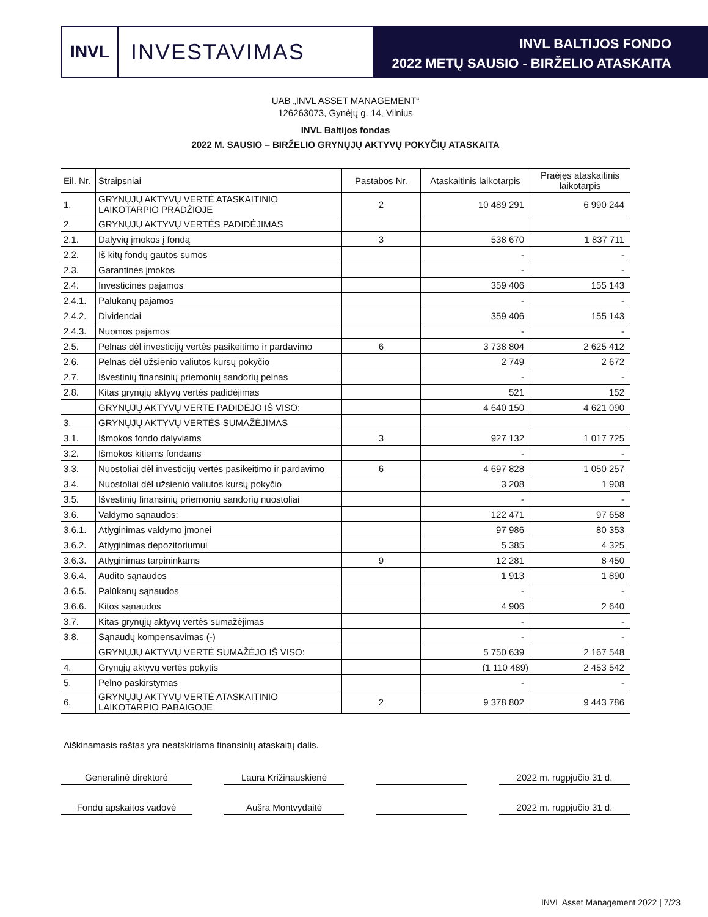INVL
INVESTAVIMAS
INVL BALTIJOS FONDO
2022 METŲ SAUSIO - BIRŽELIO ATASKAITA
UAB „INVL ASSET MANAGEMENT“
126263073, Gynėjų g. 14, Vilnius
INVL Baltijos fondas
2022 M. SAUSIO – BIRŽELIO GRYNŲJŲ AKTYVŲ POKYČIŲ ATASKAITA
| Eil. Nr. | Straipsniai | Pastabos Nr. | Ataskaitinis laikotarpis | Praėjęs ataskaitinis laikotarpis |
| --- | --- | --- | --- | --- |
| 1. | GRYNŲJŲ AKTYVŲ VERTĖ ATASKAITINIO LAIKOTARPIO PRADŽIOJE | 2 | 10 489 291 | 6 990 244 |
| 2. | GRYNŲJŲ AKTYVŲ VERTĖS PADIDĖJIMAS | | | |
| 2.1. | Dalyvių įmokos į fondą | 3 | 538 670 | 1 837 711 |
| 2.2. | Iš kitų fondų gautos sumos | | - | - |
| 2.3. | Garantinės įmokos | | - | - |
| 2.4. | Investicinės pajamos | | 359 406 | 155 143 |
| 2.4.1. | Palūkanų pajamos | | - | - |
| 2.4.2. | Dividendai | | 359 406 | 155 143 |
| 2.4.3. | Nuomos pajamos | | - | - |
| 2.5. | Pelnas dėl investicijų vertės pasikeitimo ir pardavimo | 6 | 3 738 804 | 2 625 412 |
| 2.6. | Pelnas dėl užsienio valiutos kursų pokyčio | | 2 749 | 2 672 |
| 2.7. | Išvestinių finansinių priemonių sandorių pelnas | | - | - |
| 2.8. | Kitas grynųjų aktyvų vertės padidėjimas | | 521 | 152 |
| | GRYNŲJŲ AKTYVŲ VERTĖ PADIDĖJO IŠ VISO: | | 4 640 150 | 4 621 090 |
| 3. | GRYNŲJŲ AKTYVŲ VERTĖS SUMAŽĖJIMAS | | | |
| 3.1. | Išmokos fondo dalyviams | 3 | 927 132 | 1 017 725 |
| 3.2. | Išmokos kitiems fondams | | - | - |
| 3.3. | Nuostoliai dėl investicijų vertės pasikeitimo ir pardavimo | 6 | 4 697 828 | 1 050 257 |
| 3.4. | Nuostoliai dėl užsienio valiutos kursų pokyčio | | 3 208 | 1 908 |
| 3.5. | Išvestinių finansinių priemonių sandorių nuostoliai | | - | - |
| 3.6. | Valdymo sąnaudos: | | 122 471 | 97 658 |
| 3.6.1. | Atlyginimas valdymo įmonei | | 97 986 | 80 353 |
| 3.6.2. | Atlyginimas depozitoriumui | | 5 385 | 4 325 |
| 3.6.3. | Atlyginimas tarpininkams | 9 | 12 281 | 8 450 |
| 3.6.4. | Audito sąnaudos | | 1 913 | 1 890 |
| 3.6.5. | Palūkanų sąnaudos | | - | - |
| 3.6.6. | Kitos sąnaudos | | 4 906 | 2 640 |
| 3.7. | Kitas grynųjų aktyvų vertės sumažėjimas | | - | - |
| 3.8. | Sąnaudų kompensavimas (-) | | - | - |
| | GRYNŲJŲ AKTYVŲ VERTĖ SUMAŽĖJO IŠ VISO: | | 5 750 639 | 2 167 548 |
| 4. | Grynųjų aktyvų vertės pokytis | | (1 110 489) | 2 453 542 |
| 5. | Pelno paskirstymas | | - | - |
| 6. | GRYNŲJŲ AKTYVŲ VERTĖ ATASKAITINIO LAIKOTARPIO PABAIGOJE | 2 | 9 378 802 | 9 443 786 |
Aiškinamasis raštas yra neatskiriama finansinių ataskaitų dalis.
Generalinė direktorė Laura Križinauskienė 2022 m. rugpjūčio 31 d.
Fondų apskaitos vadovė Aušra Montvydaitė 2022 m. rugpjūčio 31 d.
INVL Asset Management 2022 | 7/23